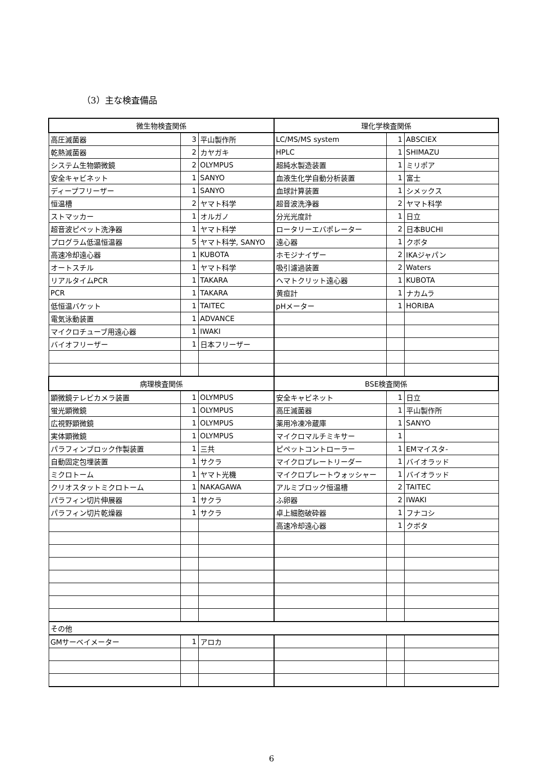（3）主な検査備品
| 微生物検査関係 | | | 理化学検査関係 | | |
| --- | --- | --- | --- | --- | --- |
| 高圧滅菌器 | 3 | 平山製作所 | LC/MS/MS system | 1 | ABSCIEX |
| 乾熱滅菌器 | 2 | カヤガキ | HPLC | 1 | SHIMAZU |
| システム生物顕微鏡 | 2 | OLYMPUS | 超純水製造装置 | 1 | ミリポア |
| 安全キャビネット | 1 | SANYO | 血液生化学自動分析装置 | 1 | 富士 |
| ディープフリーザー | 1 | SANYO | 血球計算装置 | 1 | シメックス |
| 恒温槽 | 2 | ヤマト科学 | 超音波洗浄器 | 2 | ヤマト科学 |
| ストマッカー | 1 | オルガノ | 分光光度計 | 1 | 日立 |
| 超音波ピペット洗浄器 | 1 | ヤマト科学 | ロータリーエバポレーター | 2 | 日本BUCHI |
| プログラム低温恒温器 | 5 | ヤマト科学, SANYO | 遠心器 | 1 | クボタ |
| 高速冷却遠心器 | 1 | KUBOTA | ホモジナイザー | 2 | IKAジャパン |
| オートスチル | 1 | ヤマト科学 | 吸引濾過装置 | 2 | Waters |
| リアルタイムPCR | 1 | TAKARA | ヘマトクリット遠心器 | 1 | KUBOTA |
| PCR | 1 | TAKARA | 黄疸計 | 1 | ナカムラ |
| 低恒温バケット | 1 | TAITEC | pHメーター | 1 | HORIBA |
| 電気泳動装置 | 1 | ADVANCE | | | |
| マイクロチューブ用遠心器 | 1 | IWAKI | | | |
| バイオフリーザー | 1 | 日本フリーザー | | | |
| 病理検査関係 | | | BSE検査関係 | | |
| 顕微鏡テレビカメラ装置 | 1 | OLYMPUS | 安全キャビネット | 1 | 日立 |
| 蛍光顕微鏡 | 1 | OLYMPUS | 高圧滅菌器 | 1 | 平山製作所 |
| 広視野顕微鏡 | 1 | OLYMPUS | 薬用冷凍冷蔵庫 | 1 | SANYO |
| 実体顕微鏡 | 1 | OLYMPUS | マイクロマルチミキサー | 1 | |
| パラフィンブロック作製装置 | 1 | 三共 | ピペットコントローラー | 1 | EMマイスタ- |
| 自動固定包埋装置 | 1 | サクラ | マイクロプレートリーダー | 1 | バイオラッド |
| ミクロトーム | 1 | ヤマト光機 | マイクロプレートウォッシャー | 1 | バイオラッド |
| クリオスタットミクロトーム | 1 | NAKAGAWA | アルミブロック恒温槽 | 2 | TAITEC |
| パラフィン切片伸展器 | 1 | サクラ | ふ卵器 | 2 | IWAKI |
| パラフィン切片乾燥器 | 1 | サクラ | 卓上細胞破砕器 | 1 | フナコシ |
| | | | 高速冷却遠心器 | 1 | クボタ |
| その他 | | | | | |
| GMサーベイメーター | 1 | アロカ | | | |
6